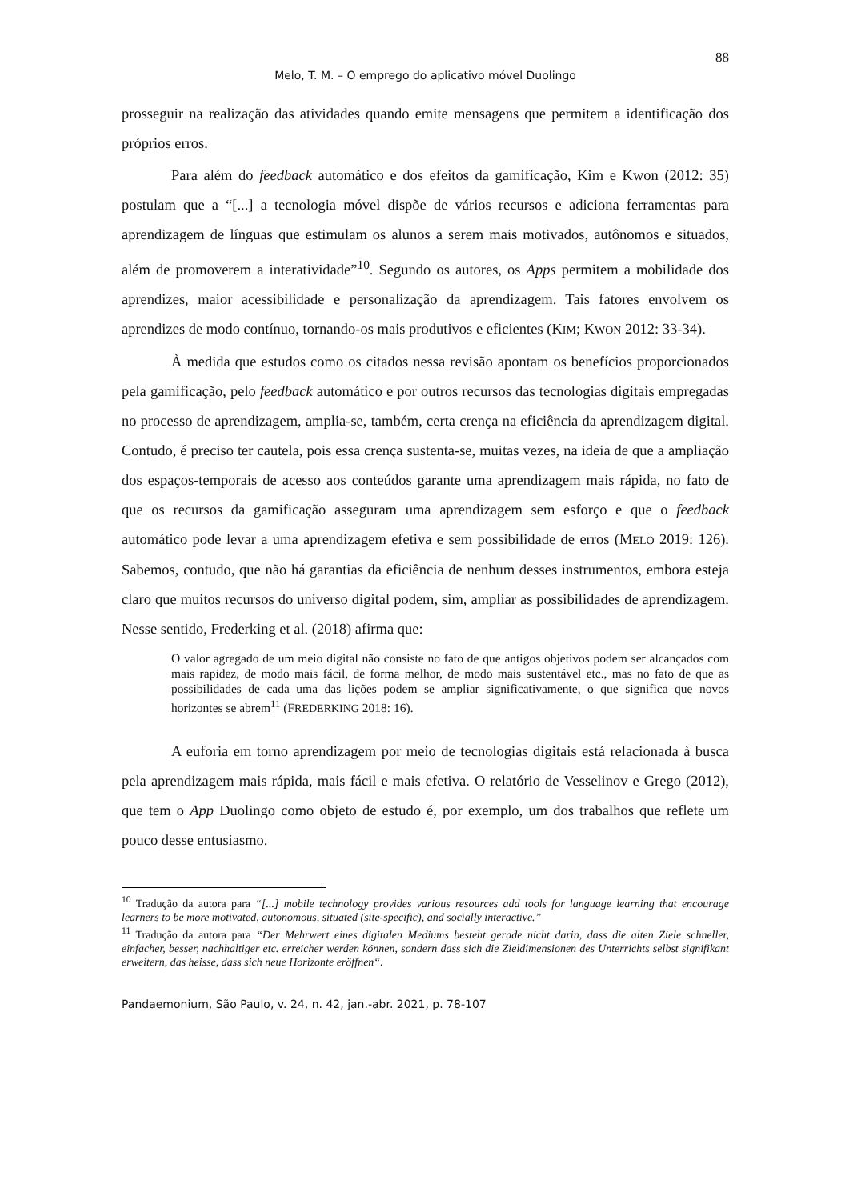88
Melo, T. M. – O emprego do aplicativo móvel Duolingo
prosseguir na realização das atividades quando emite mensagens que permitem a identificação dos próprios erros.
Para além do feedback automático e dos efeitos da gamificação, Kim e Kwon (2012: 35) postulam que a “[...] a tecnologia móvel dispõe de vários recursos e adiciona ferramentas para aprendizagem de línguas que estimulam os alunos a serem mais motivados, autônomos e situados, além de promoverem a interatividade”<sup>10</sup>. Segundo os autores, os Apps permitem a mobilidade dos aprendizes, maior acessibilidade e personalização da aprendizagem. Tais fatores envolvem os aprendizes de modo contínuo, tornando-os mais produtivos e eficientes (KIM; KWON 2012: 33-34).
À medida que estudos como os citados nessa revisão apontam os benefícios proporcionados pela gamificação, pelo feedback automático e por outros recursos das tecnologias digitais empregadas no processo de aprendizagem, amplia-se, também, certa crença na eficiência da aprendizagem digital. Contudo, é preciso ter cautela, pois essa crença sustenta-se, muitas vezes, na ideia de que a ampliação dos espaços-temporais de acesso aos conteúdos garante uma aprendizagem mais rápida, no fato de que os recursos da gamificação asseguram uma aprendizagem sem esforço e que o feedback automático pode levar a uma aprendizagem efetiva e sem possibilidade de erros (MELO 2019: 126). Sabemos, contudo, que não há garantias da eficiência de nenhum desses instrumentos, embora esteja claro que muitos recursos do universo digital podem, sim, ampliar as possibilidades de aprendizagem. Nesse sentido, Frederking et al. (2018) afirma que:
O valor agregado de um meio digital não consiste no fato de que antigos objetivos podem ser alcançados com mais rapidez, de modo mais fácil, de forma melhor, de modo mais sustentável etc., mas no fato de que as possibilidades de cada uma das lições podem se ampliar significativamente, o que significa que novos horizontes se abrem<sup>11</sup> (FREDERKING 2018: 16).
A euforia em torno aprendizagem por meio de tecnologias digitais está relacionada à busca pela aprendizagem mais rápida, mais fácil e mais efetiva. O relatório de Vesselinov e Grego (2012), que tem o App Duolingo como objeto de estudo é, por exemplo, um dos trabalhos que reflete um pouco desse entusiasmo.
<sup>10</sup> Tradução da autora para “[...] mobile technology provides various resources add tools for language learning that encourage learners to be more motivated, autonomous, situated (site-specific), and socially interactive.”
<sup>11</sup> Tradução da autora para “Der Mehrwert eines digitalen Mediums besteht gerade nicht darin, dass die alten Ziele schneller, einfacher, besser, nachhaltiger etc. erreicher werden können, sondern dass sich die Zieldimensionen des Unterrichts selbst signifikant erweitern, das heisse, dass sich neue Horizonte eröffnen“.
Pandaemonium, São Paulo, v. 24, n. 42, jan.-abr. 2021, p. 78-107